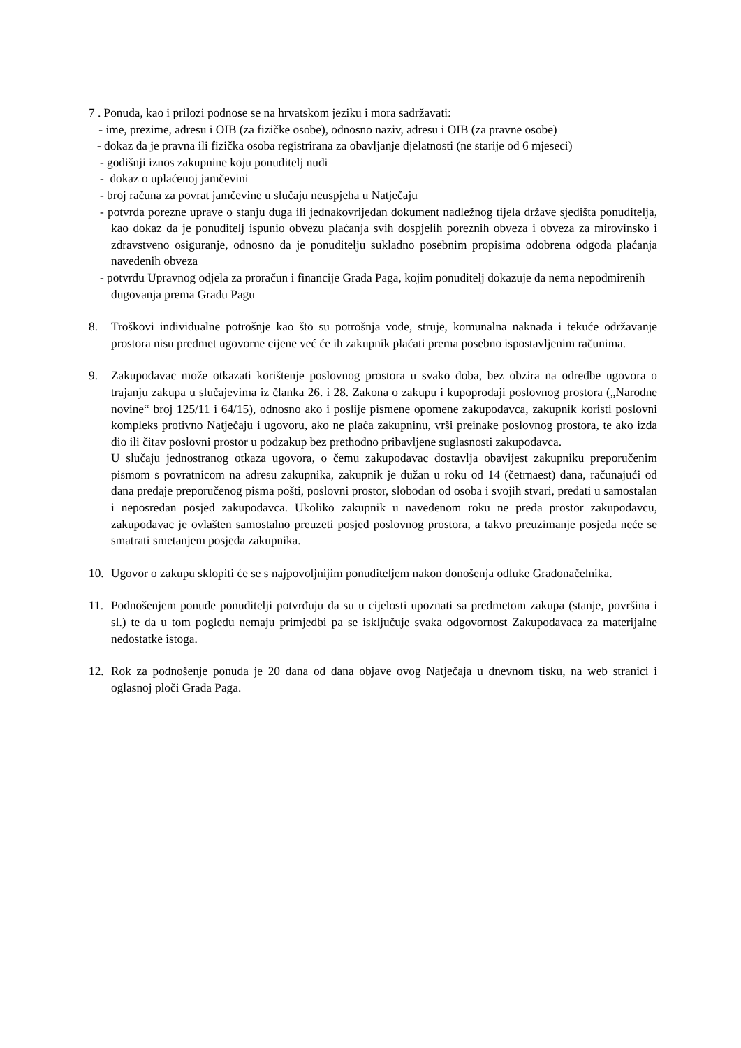7 . Ponuda, kao i prilozi podnose se na hrvatskom jeziku i mora sadržavati:
- ime, prezime, adresu i OIB (za fizičke osobe), odnosno naziv, adresu i OIB (za pravne osobe)
- dokaz da je pravna ili fizička osoba registrirana za obavljanje djelatnosti (ne starije od 6 mjeseci)
- godišnji iznos zakupnine koju ponuditelj nudi
- dokaz o uplaćenoj jamčevini
- broj računa za povrat jamčevine u slučaju neuspjeha u Natječaju
- potvrda porezne uprave o stanju duga ili jednakovrijedan dokument nadležnog tijela države sjedišta ponuditelja, kao dokaz da je ponuditelj ispunio obvezu plaćanja svih dospjelih poreznih obveza i obveza za mirovinsko i zdravstveno osiguranje, odnosno da je ponuditelju sukladno posebnim propisima odobrena odgoda plaćanja navedenih obveza
- potvrdu Upravnog odjela za proračun i financije Grada Paga, kojim ponuditelj dokazuje da nema nepodmirenih dugovanja prema Gradu Pagu
8. Troškovi individualne potrošnje kao što su potrošnja vode, struje, komunalna naknada i tekuće održavanje prostora nisu predmet ugovorne cijene već će ih zakupnik plaćati prema posebno ispostavljenim računima.
9. Zakupodavac može otkazati korištenje poslovnog prostora u svako doba, bez obzira na odredbe ugovora o trajanju zakupa u slučajevima iz članka 26. i 28. Zakona o zakupu i kupoprodaji poslovnog prostora („Narodne novine“ broj 125/11 i 64/15), odnosno ako i poslije pismene opomene zakupodavca, zakupnik koristi poslovni kompleks protivno Natječaju i ugovoru, ako ne plaća zakupninu, vrši preinake poslovnog prostora, te ako izda dio ili čitav poslovni prostor u podzakup bez prethodno pribavljene suglasnosti zakupodavca.
U slučaju jednostranog otkaza ugovora, o čemu zakupodavac dostavlja obavijest zakupniku preporučenim pismom s povratnicom na adresu zakupnika, zakupnik je dužan u roku od 14 (četrnaest) dana, računajući od dana predaje preporučenog pisma pošti, poslovni prostor, slobodan od osoba i svojih stvari, predati u samostalan i neposredan posjed zakupodavca. Ukoliko zakupnik u navedenom roku ne preda prostor zakupodavcu, zakupodavac je ovlašten samostalno preuzeti posjed poslovnog prostora, a takvo preuzimanje posjeda neće se smatrati smetanjem posjeda zakupnika.
10. Ugovor o zakupu sklopiti će se s najpovoljnijim ponuditeljem nakon donošenja odluke Gradonačelnika.
11. Podnošenjem ponude ponuditelji potvrđuju da su u cijelosti upoznati sa predmetom zakupa (stanje, površina i sl.) te da u tom pogledu nemaju primjedbi pa se isključuje svaka odgovornost Zakupodavaca za materijalne nedostatke istoga.
12. Rok za podnošenje ponuda je 20 dana od dana objave ovog Natječaja u dnevnom tisku, na web stranici i oglasnoj ploči Grada Paga.